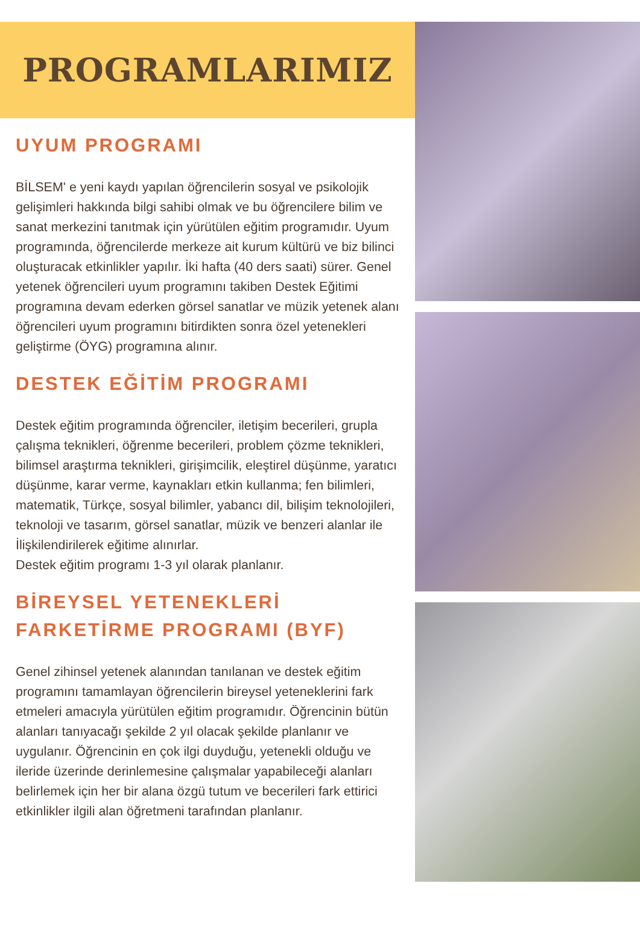PROGRAMLARIMIZ
UYUM PROGRAMI
BİLSEM' e yeni kaydı yapılan öğrencilerin sosyal ve psikolojik gelişimleri hakkında bilgi sahibi olmak ve bu öğrencilere bilim ve sanat merkezini tanıtmak için yürütülen eğitim programıdır. Uyum programında, öğrencilerde merkeze ait kurum kültürü ve biz bilinci oluşturacak etkinlikler yapılır. İki hafta (40 ders saati) sürer. Genel yetenek öğrencileri uyum programını takiben Destek Eğitimi programına devam ederken görsel sanatlar ve müzik yetenek alanı öğrencileri uyum programını bitirdikten sonra özel yetenekleri geliştirme (ÖYG) programına alınır.
DESTEK EĞİTİM PROGRAMI
Destek eğitim programında öğrenciler, iletişim becerileri, grupla çalışma teknikleri, öğrenme becerileri, problem çözme teknikleri, bilimsel araştırma teknikleri, girişimcilik, eleştirel düşünme, yaratıcı düşünme, karar verme, kaynakları etkin kullanma; fen bilimleri, matematik, Türkçe, sosyal bilimler, yabancı dil, bilişim teknolojileri, teknoloji ve tasarım, görsel sanatlar, müzik ve benzeri alanlar ile İlişkilendirilerek eğitime alınırlar.
Destek eğitim programı 1-3 yıl olarak planlanır.
BİREYSEL YETENEKLERİ FARKETİRME PROGRAMI (BYF)
Genel zihinsel yetenek alanından tanılanan ve destek eğitim programını tamamlayan öğrencilerin bireysel yeteneklerini fark etmeleri amacıyla yürütülen eğitim programıdır. Öğrencinin bütün alanları tanıyacağı şekilde 2 yıl olacak şekilde planlanır ve uygulanır. Öğrencinin en çok ilgi duyduğu, yetenekli olduğu ve ileride üzerinde derinlemesine çalışmalar yapabileceği alanları belirlemek için her bir alana özgü tutum ve becerileri fark ettirici etkinlikler ilgili alan öğretmeni tarafından planlanır.